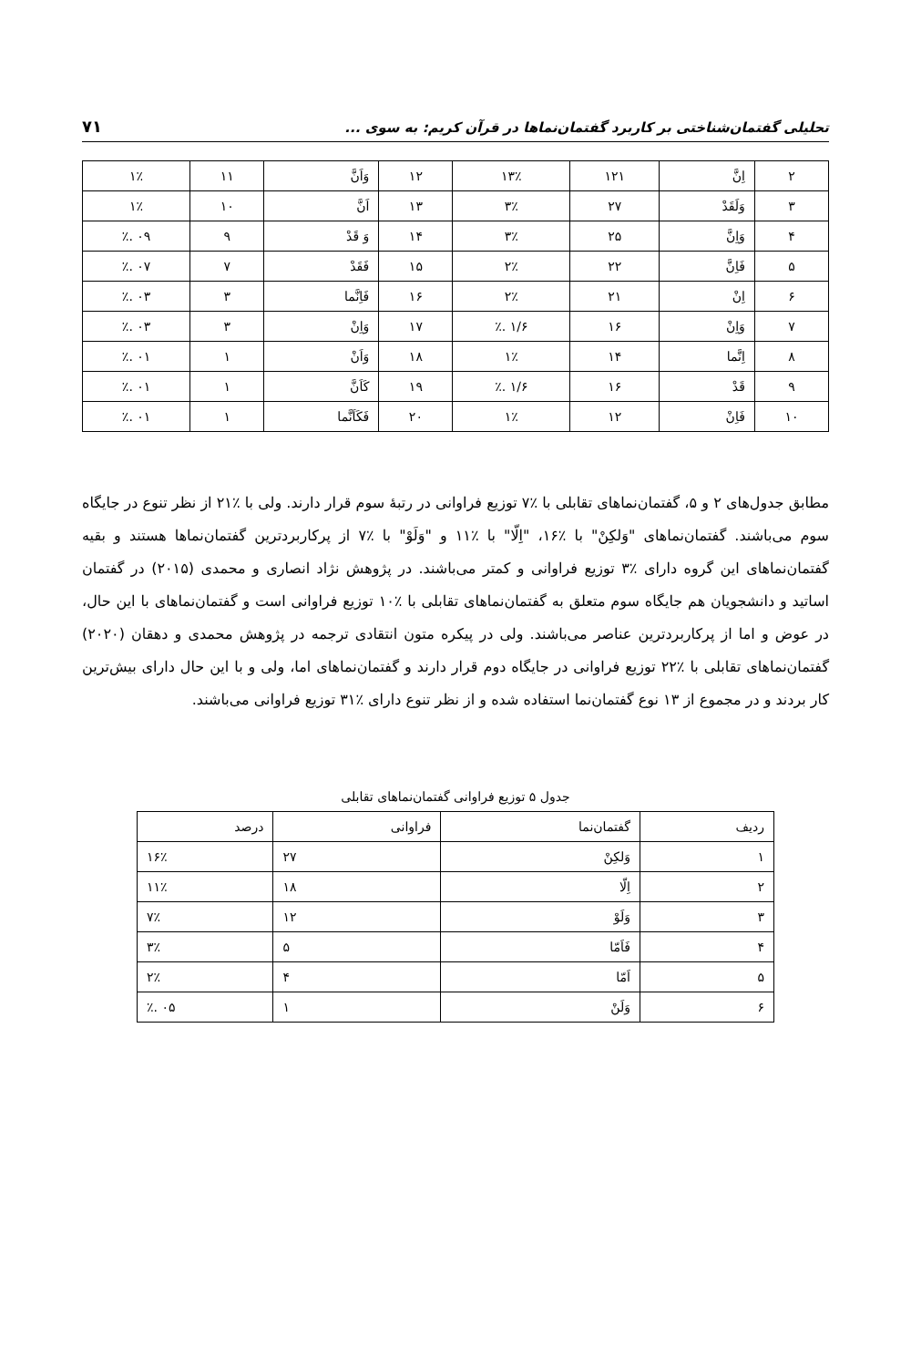تحلیلی گفتمان‌شناختی بر کاربرد گفتمان‌نماها در قرآن کریم: به سوی ... ۷۱
| ۲ | اِنَّ | ۱۲۱ | ۱۳٪ | ۱۲ | وَاَنَّ | ۱۱ | ۱٪ |
| ۳ | وَلَقَدْ | ۲۷ | ۳٪ | ۱۳ | اَنَّ | ۱۰ | ۱٪ |
| ۴ | وَاِنَّ | ۲۵ | ۳٪ | ۱۴ | وَ قَدْ | ۹ | ۰۹ .٪ |
| ۵ | فَاِنَّ | ۲۲ | ۲٪ | ۱۵ | فَقَدْ | ۷ | ۰۷ .٪ |
| ۶ | اِنْ | ۲۱ | ۲٪ | ۱۶ | فَاِنَّما | ۳ | ۰۳ .٪ |
| ۷ | وَاِنْ | ۱۶ | ۱/۶ .٪ | ۱۷ | وَاِنْ | ۳ | ۰۳ .٪ |
| ۸ | اِنَّما | ۱۴ | ۱٪ | ۱۸ | وَاَنْ | ۱ | ۰۱ .٪ |
| ۹ | قَدْ | ۱۶ | ۱/۶ .٪ | ۱۹ | کَاَنَّ | ۱ | ۰۱ .٪ |
| ۱۰ | فَاِنْ | ۱۲ | ۱٪ | ۲۰ | فَکَاَنَّما | ۱ | ۰۱ .٪ |
مطابق جدول‌های ۲ و ۵، گفتمان‌نماهای تقابلی با ٪۷ توزیع فراوانی در رتبهٔ سوم قرار دارند. ولی با ٪۲۱ از نظر تنوع در جایگاه سوم می‌باشند. گفتمان‌نماهای "وَلکِنْ" با ٪۱۶، "اِلّا" با ٪۱۱ و "وَلَوْ" با ٪۷ از پرکاربردترین گفتمان‌نماها هستند و بقیه گفتمان‌نماهای این گروه دارای ٪۳ توزیع فراوانی و کمتر می‌باشند. در پژوهش نژاد انصاری و محمدی (۲۰۱۵) در گفتمان اساتید و دانشجویان هم جایگاه سوم متعلق به گفتمان‌نماهای تقابلی با ٪۱۰ توزیع فراوانی است و گفتمان‌نماهای با این حال، در عوض و اما از پرکاربردترین عناصر می‌باشند. ولی در پیکره متون انتقادی ترجمه در پژوهش محمدی و دهقان (۲۰۲۰) گفتمان‌نماهای تقابلی با ٪۲۲ توزیع فراوانی در جایگاه دوم قرار دارند و گفتمان‌نماهای اما، ولی و با این حال دارای بیش‌ترین کار بردند و در مجموع از ۱۳ نوع گفتمان‌نما استفاده شده و از نظر تنوع دارای ٪۳۱ توزیع فراوانی می‌باشند.
جدول ۵ توزیع فراوانی گفتمان‌نماهای تقابلی
| ردیف | گفتمان‌نما | فراوانی | درصد |
| --- | --- | --- | --- |
| ۱ | وَلکِنْ | ۲۷ | ۱۶٪ |
| ۲ | اِلّا | ۱۸ | ۱۱٪ |
| ۳ | وَلَوْ | ۱۲ | ۷٪ |
| ۴ | فَاَمّا | ۵ | ۳٪ |
| ۵ | اَمّا | ۴ | ۲٪ |
| ۶ | وَلَنْ | ۱ | ۰۵ .٪ |